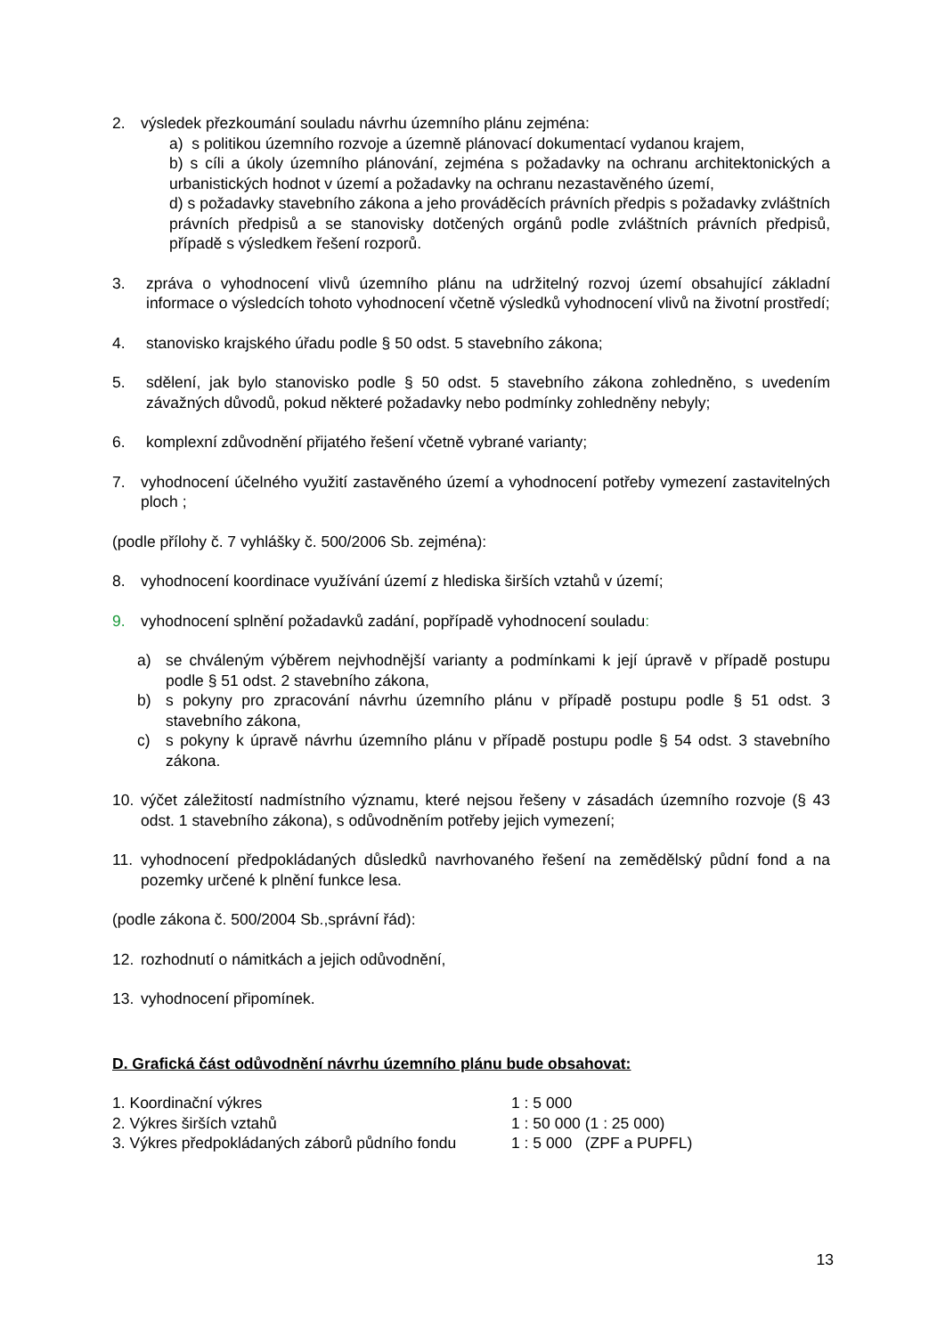2. výsledek přezkoumání souladu návrhu územního plánu zejména:
a) s politikou územního rozvoje a územně plánovací dokumentací vydanou krajem,
b) s cíli a úkoly územního plánování, zejména s požadavky na ochranu architektonických a urbanistických hodnot v území a požadavky na ochranu nezastavěného území,
d) s požadavky stavebního zákona a jeho prováděcích právních předpis s požadavky zvláštních právních předpisů a se stanovisky dotčených orgánů podle zvláštních právních předpisů, případě s výsledkem řešení rozporů.
3. zpráva o vyhodnocení vlivů územního plánu na udržitelný rozvoj území obsahující základní informace o výsledcích tohoto vyhodnocení včetně výsledků vyhodnocení vlivů na životní prostředí;
4. stanovisko krajského úřadu podle § 50 odst. 5 stavebního zákona;
5. sdělení, jak bylo stanovisko podle § 50 odst. 5 stavebního zákona zohledněno, s uvedením závažných důvodů, pokud některé požadavky nebo podmínky zohledněny nebyly;
6. komplexní zdůvodnění přijatého řešení včetně vybrané varianty;
7. vyhodnocení účelného využití zastavěného území a vyhodnocení potřeby vymezení zastavitelných ploch ;
(podle přílohy č. 7 vyhlášky č. 500/2006 Sb. zejména):
8. vyhodnocení koordinace využívání území z hlediska širších vztahů v území;
9. vyhodnocení splnění požadavků zadání, popřípadě vyhodnocení souladu:
a) se chváleným výběrem nejvhodnější varianty a podmínkami k její úpravě v případě postupu podle § 51 odst. 2 stavebního zákona,
b) s pokyny pro zpracování návrhu územního plánu v případě postupu podle § 51 odst. 3 stavebního zákona,
c) s pokyny k úpravě návrhu územního plánu v případě postupu podle § 54 odst. 3 stavebního zákona.
10. výčet záležitostí nadmístního významu, které nejsou řešeny v zásadách územního rozvoje (§ 43 odst. 1 stavebního zákona), s odůvodněním potřeby jejich vymezení;
11. vyhodnocení předpokládaných důsledků navrhovaného řešení na zemědělský půdní fond a na pozemky určené k plnění funkce lesa.
(podle zákona č. 500/2004 Sb.,správní řád):
12. rozhodnutí o námitkách a jejich odůvodnění,
13. vyhodnocení připomínek.
D. Grafická část odůvodnění návrhu územního plánu bude obsahovat:
1. Koordinační výkres 1 : 5 000
2. Výkres širších vztahů 1 : 50 000 (1 : 25 000)
3. Výkres předpokládaných záborů půdního fondu 1 : 5 000 (ZPF a PUPFL)
13